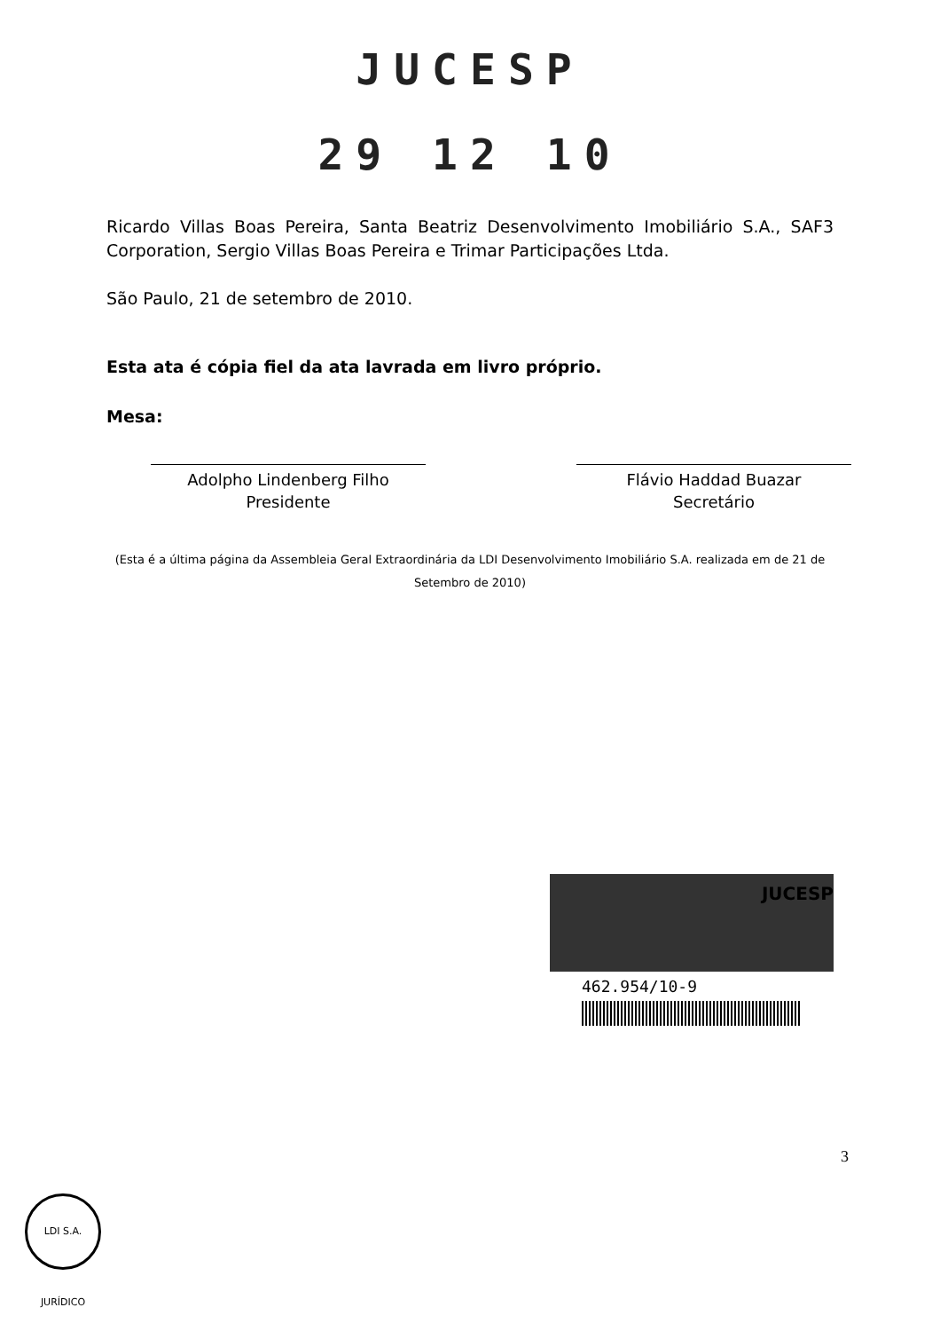JUCESP
29 12 10
Ricardo Villas Boas Pereira, Santa Beatriz Desenvolvimento Imobiliário S.A., SAF3 Corporation, Sergio Villas Boas Pereira e Trimar Participações Ltda.
São Paulo, 21 de setembro de 2010.
Esta ata é cópia fiel da ata lavrada em livro próprio.
Mesa:
Adolpho Lindenberg Filho
Presidente
Flávio Haddad Buazar
Secretário
(Esta é a última página da Assembleia Geral Extraordinária da LDI Desenvolvimento Imobiliário S.A. realizada em de 21 de Setembro de 2010)
462.954/10-9
JUCESP
3
LDI S.A. JURÍDICO